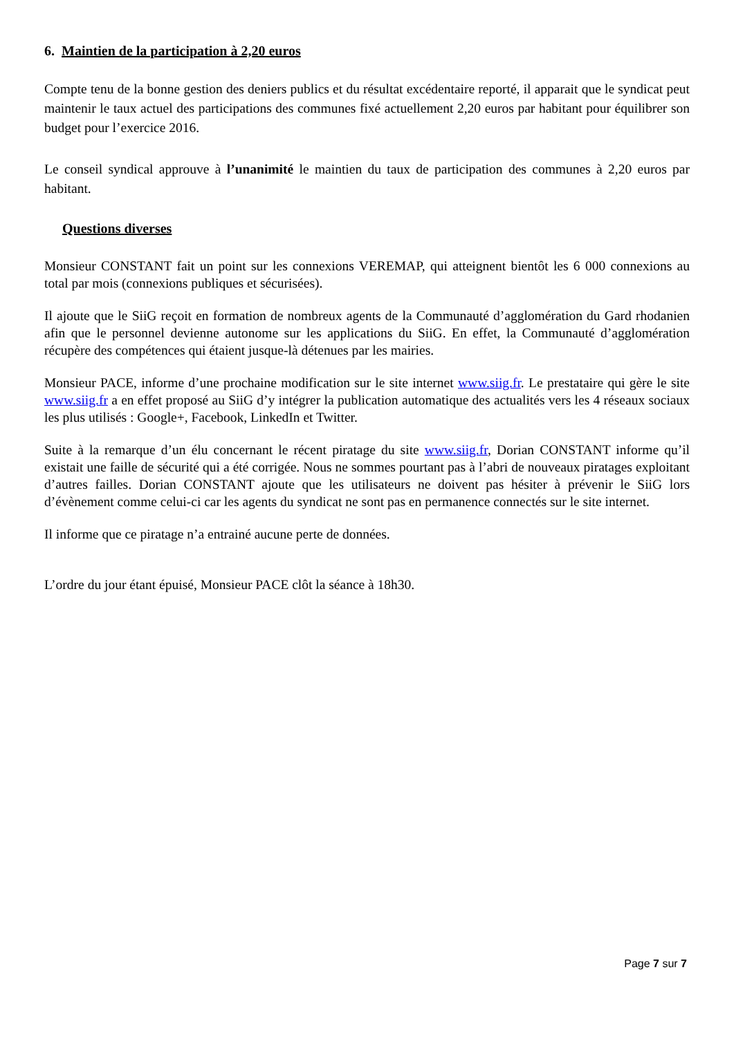6. Maintien de la participation à 2,20 euros
Compte tenu de la bonne gestion des deniers publics et du résultat excédentaire reporté, il apparait que le syndicat peut maintenir le taux actuel des participations des communes fixé actuellement 2,20 euros par habitant pour équilibrer son budget pour l’exercice 2016.
Le conseil syndical approuve à l’unanimité le maintien du taux de participation des communes à 2,20 euros par habitant.
Questions diverses
Monsieur CONSTANT fait un point sur les connexions VEREMAP, qui atteignent bientôt les 6 000 connexions au total par mois (connexions publiques et sécurisées).
Il ajoute que le SiiG reçoit en formation de nombreux agents de la Communauté d’agglomération du Gard rhodanien afin que le personnel devienne autonome sur les applications du SiiG. En effet, la Communauté d’agglomération récupère des compétences qui étaient jusque-là détenues par les mairies.
Monsieur PACE, informe d’une prochaine modification sur le site internet www.siig.fr. Le prestataire qui gère le site www.siig.fr a en effet proposé au SiiG d’y intégrer la publication automatique des actualités vers les 4 réseaux sociaux les plus utilisés : Google+, Facebook, LinkedIn et Twitter.
Suite à la remarque d’un élu concernant le récent piratage du site www.siig.fr, Dorian CONSTANT informe qu’il existait une faille de sécurité qui a été corrigée. Nous ne sommes pourtant pas à l’abri de nouveaux piratages exploitant d’autres failles. Dorian CONSTANT ajoute que les utilisateurs ne doivent pas hésiter à prévenir le SiiG lors d’évènement comme celui-ci car les agents du syndicat ne sont pas en permanence connectés sur le site internet.
Il informe que ce piratage n’a entrainé aucune perte de données.
L’ordre du jour étant épuisé, Monsieur PACE clôt la séance à 18h30.
Page 7 sur 7